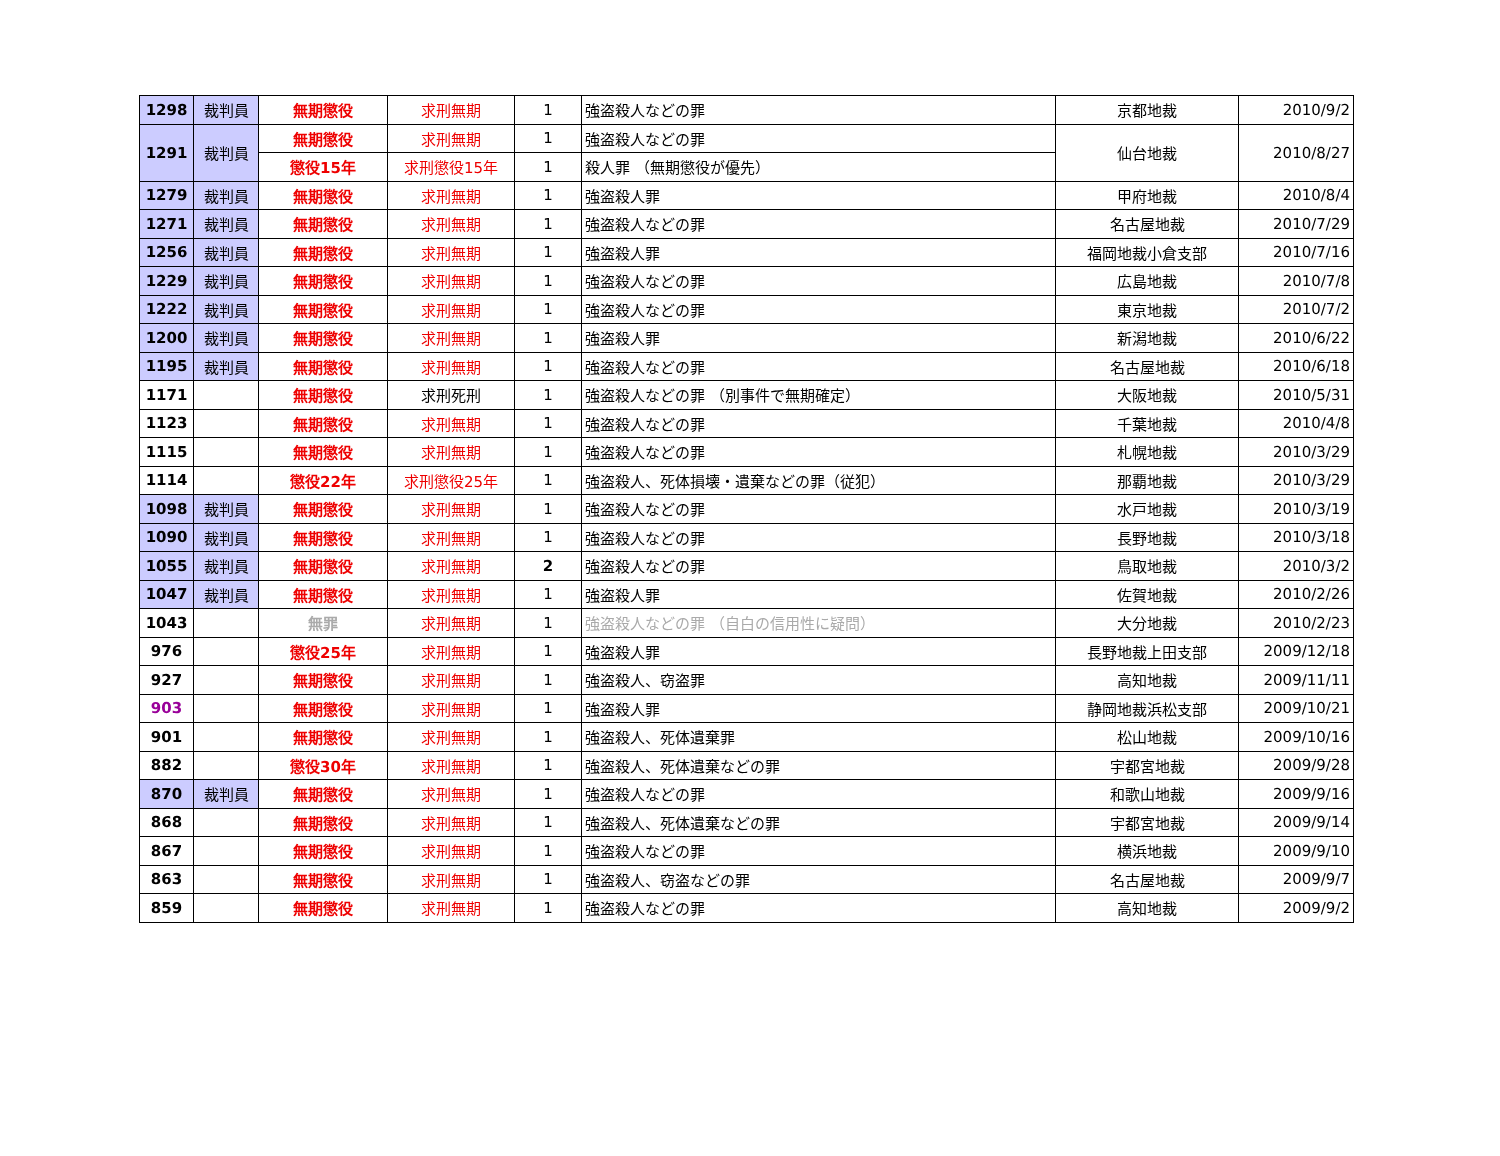| 1298 | 裁判員 | 無期懲役 | 求刑無期 | 1 | 強盗殺人などの罪 | 京都地裁 | 2010/9/2 |
| 1291 | 裁判員 | 無期懲役 | 求刑無期 | 1 | 強盗殺人などの罪 | 仙台地裁 | 2010/8/27 |
| | | 懲役15年 | 求刑懲役15年 | 1 | 殺人罪 （無期懲役が優先） | | |
| 1279 | 裁判員 | 無期懲役 | 求刑無期 | 1 | 強盗殺人罪 | 甲府地裁 | 2010/8/4 |
| 1271 | 裁判員 | 無期懲役 | 求刑無期 | 1 | 強盗殺人などの罪 | 名古屋地裁 | 2010/7/29 |
| 1256 | 裁判員 | 無期懲役 | 求刑無期 | 1 | 強盗殺人罪 | 福岡地裁小倉支部 | 2010/7/16 |
| 1229 | 裁判員 | 無期懲役 | 求刑無期 | 1 | 強盗殺人などの罪 | 広島地裁 | 2010/7/8 |
| 1222 | 裁判員 | 無期懲役 | 求刑無期 | 1 | 強盗殺人などの罪 | 東京地裁 | 2010/7/2 |
| 1200 | 裁判員 | 無期懲役 | 求刑無期 | 1 | 強盗殺人罪 | 新潟地裁 | 2010/6/22 |
| 1195 | 裁判員 | 無期懲役 | 求刑無期 | 1 | 強盗殺人などの罪 | 名古屋地裁 | 2010/6/18 |
| 1171 | | 無期懲役 | 求刑死刑 | 1 | 強盗殺人などの罪 （別事件で無期確定） | 大阪地裁 | 2010/5/31 |
| 1123 | | 無期懲役 | 求刑無期 | 1 | 強盗殺人などの罪 | 千葉地裁 | 2010/4/8 |
| 1115 | | 無期懲役 | 求刑無期 | 1 | 強盗殺人などの罪 | 札幌地裁 | 2010/3/29 |
| 1114 | | 懲役22年 | 求刑懲役25年 | 1 | 強盗殺人、死体損壊・遺棄などの罪（従犯） | 那覇地裁 | 2010/3/29 |
| 1098 | 裁判員 | 無期懲役 | 求刑無期 | 1 | 強盗殺人などの罪 | 水戸地裁 | 2010/3/19 |
| 1090 | 裁判員 | 無期懲役 | 求刑無期 | 1 | 強盗殺人などの罪 | 長野地裁 | 2010/3/18 |
| 1055 | 裁判員 | 無期懲役 | 求刑無期 | 2 | 強盗殺人などの罪 | 鳥取地裁 | 2010/3/2 |
| 1047 | 裁判員 | 無期懲役 | 求刑無期 | 1 | 強盗殺人罪 | 佐賀地裁 | 2010/2/26 |
| 1043 | | 無罪 | 求刑無期 | 1 | 強盗殺人などの罪 （自白の信用性に疑問） | 大分地裁 | 2010/2/23 |
| 976 | | 懲役25年 | 求刑無期 | 1 | 強盗殺人罪 | 長野地裁上田支部 | 2009/12/18 |
| 927 | | 無期懲役 | 求刑無期 | 1 | 強盗殺人、窃盗罪 | 高知地裁 | 2009/11/11 |
| 903 | | 無期懲役 | 求刑無期 | 1 | 強盗殺人罪 | 静岡地裁浜松支部 | 2009/10/21 |
| 901 | | 無期懲役 | 求刑無期 | 1 | 強盗殺人、死体遺棄罪 | 松山地裁 | 2009/10/16 |
| 882 | | 懲役30年 | 求刑無期 | 1 | 強盗殺人、死体遺棄などの罪 | 宇都宮地裁 | 2009/9/28 |
| 870 | 裁判員 | 無期懲役 | 求刑無期 | 1 | 強盗殺人などの罪 | 和歌山地裁 | 2009/9/16 |
| 868 | | 無期懲役 | 求刑無期 | 1 | 強盗殺人、死体遺棄などの罪 | 宇都宮地裁 | 2009/9/14 |
| 867 | | 無期懲役 | 求刑無期 | 1 | 強盗殺人などの罪 | 横浜地裁 | 2009/9/10 |
| 863 | | 無期懲役 | 求刑無期 | 1 | 強盗殺人、窃盗などの罪 | 名古屋地裁 | 2009/9/7 |
| 859 | | 無期懲役 | 求刑無期 | 1 | 強盗殺人などの罪 | 高知地裁 | 2009/9/2 |